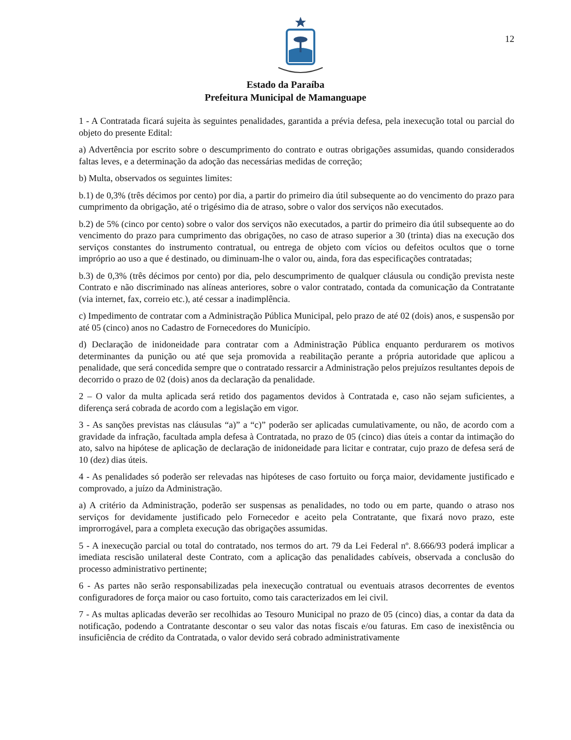12
Estado da Paraíba
Prefeitura Municipal de Mamanguape
1 - A Contratada ficará sujeita às seguintes penalidades, garantida a prévia defesa, pela inexecução total ou parcial do objeto do presente Edital:
a) Advertência por escrito sobre o descumprimento do contrato e outras obrigações assumidas, quando considerados faltas leves, e a determinação da adoção das necessárias medidas de correção;
b) Multa, observados os seguintes limites:
b.1) de 0,3% (três décimos por cento) por dia, a partir do primeiro dia útil subsequente ao do vencimento do prazo para cumprimento da obrigação, até o trigésimo dia de atraso, sobre o valor dos serviços não executados.
b.2) de 5% (cinco por cento) sobre o valor dos serviços não executados, a partir do primeiro dia útil subsequente ao do vencimento do prazo para cumprimento das obrigações, no caso de atraso superior a 30 (trinta) dias na execução dos serviços constantes do instrumento contratual, ou entrega de objeto com vícios ou defeitos ocultos que o torne impróprio ao uso a que é destinado, ou diminuam-lhe o valor ou, ainda, fora das especificações contratadas;
b.3) de 0,3% (três décimos por cento) por dia, pelo descumprimento de qualquer cláusula ou condição prevista neste Contrato e não discriminado nas alíneas anteriores, sobre o valor contratado, contada da comunicação da Contratante (via internet, fax, correio etc.), até cessar a inadimplência.
c) Impedimento de contratar com a Administração Pública Municipal, pelo prazo de até 02 (dois) anos, e suspensão por até 05 (cinco) anos no Cadastro de Fornecedores do Município.
d) Declaração de inidoneidade para contratar com a Administração Pública enquanto perdurarem os motivos determinantes da punição ou até que seja promovida a reabilitação perante a própria autoridade que aplicou a penalidade, que será concedida sempre que o contratado ressarcir a Administração pelos prejuízos resultantes depois de decorrido o prazo de 02 (dois) anos da declaração da penalidade.
2 – O valor da multa aplicada será retido dos pagamentos devidos à Contratada e, caso não sejam suficientes, a diferença será cobrada de acordo com a legislação em vigor.
3 - As sanções previstas nas cláusulas “a)” a “c)” poderão ser aplicadas cumulativamente, ou não, de acordo com a gravidade da infração, facultada ampla defesa à Contratada, no prazo de 05 (cinco) dias úteis a contar da intimação do ato, salvo na hipótese de aplicação de declaração de inidoneidade para licitar e contratar, cujo prazo de defesa será de 10 (dez) dias úteis.
4 - As penalidades só poderão ser relevadas nas hipóteses de caso fortuito ou força maior, devidamente justificado e comprovado, a juízo da Administração.
a) A critério da Administração, poderão ser suspensas as penalidades, no todo ou em parte, quando o atraso nos serviços for devidamente justificado pelo Fornecedor e aceito pela Contratante, que fixará novo prazo, este improrrogável, para a completa execução das obrigações assumidas.
5 - A inexecução parcial ou total do contratado, nos termos do art. 79 da Lei Federal nº. 8.666/93 poderá implicar a imediata rescisão unilateral deste Contrato, com a aplicação das penalidades cabíveis, observada a conclusão do processo administrativo pertinente;
6 - As partes não serão responsabilizadas pela inexecução contratual ou eventuais atrasos decorrentes de eventos configuradores de força maior ou caso fortuito, como tais caracterizados em lei civil.
7 - As multas aplicadas deverão ser recolhidas ao Tesouro Municipal no prazo de 05 (cinco) dias, a contar da data da notificação, podendo a Contratante descontar o seu valor das notas fiscais e/ou faturas. Em caso de inexistência ou insuficiência de crédito da Contratada, o valor devido será cobrado administrativamente